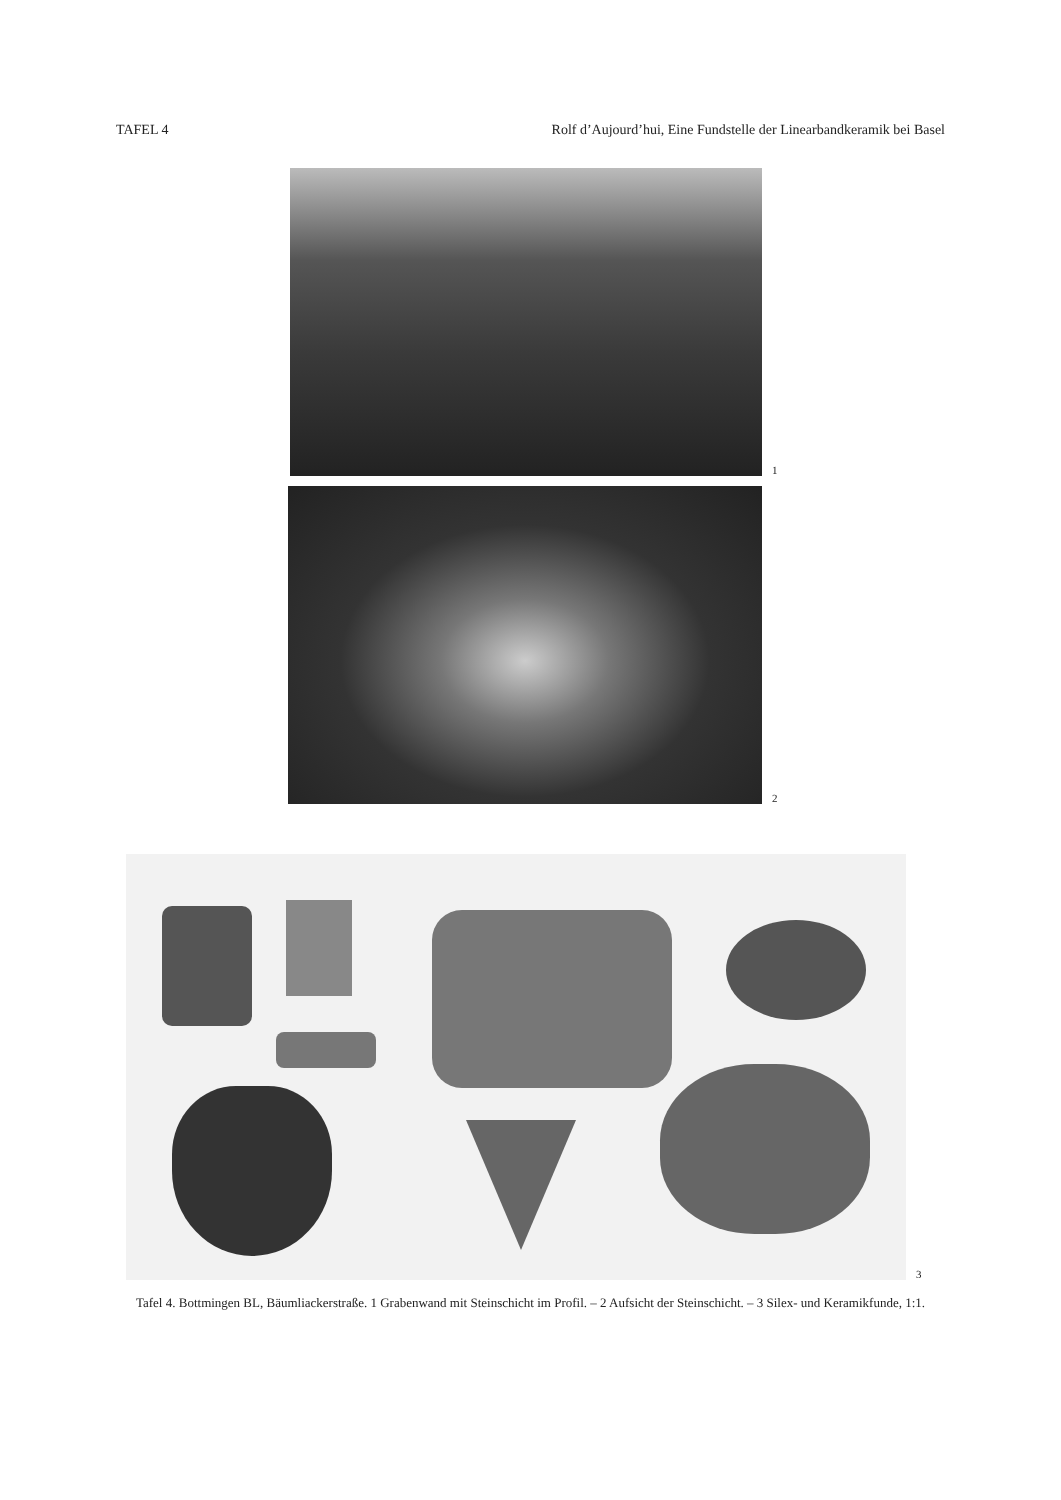TAFEL 4 Rolf d’Aujourd’hui, Eine Fundstelle der Linearbandkeramik bei Basel
1
2
3
Tafel 4. Bottmingen BL, Bäumliackerstraße. 1 Grabenwand mit Steinschicht im Profil. – 2 Aufsicht der Steinschicht. – 3 Silex- und Keramikfunde, 1:1.